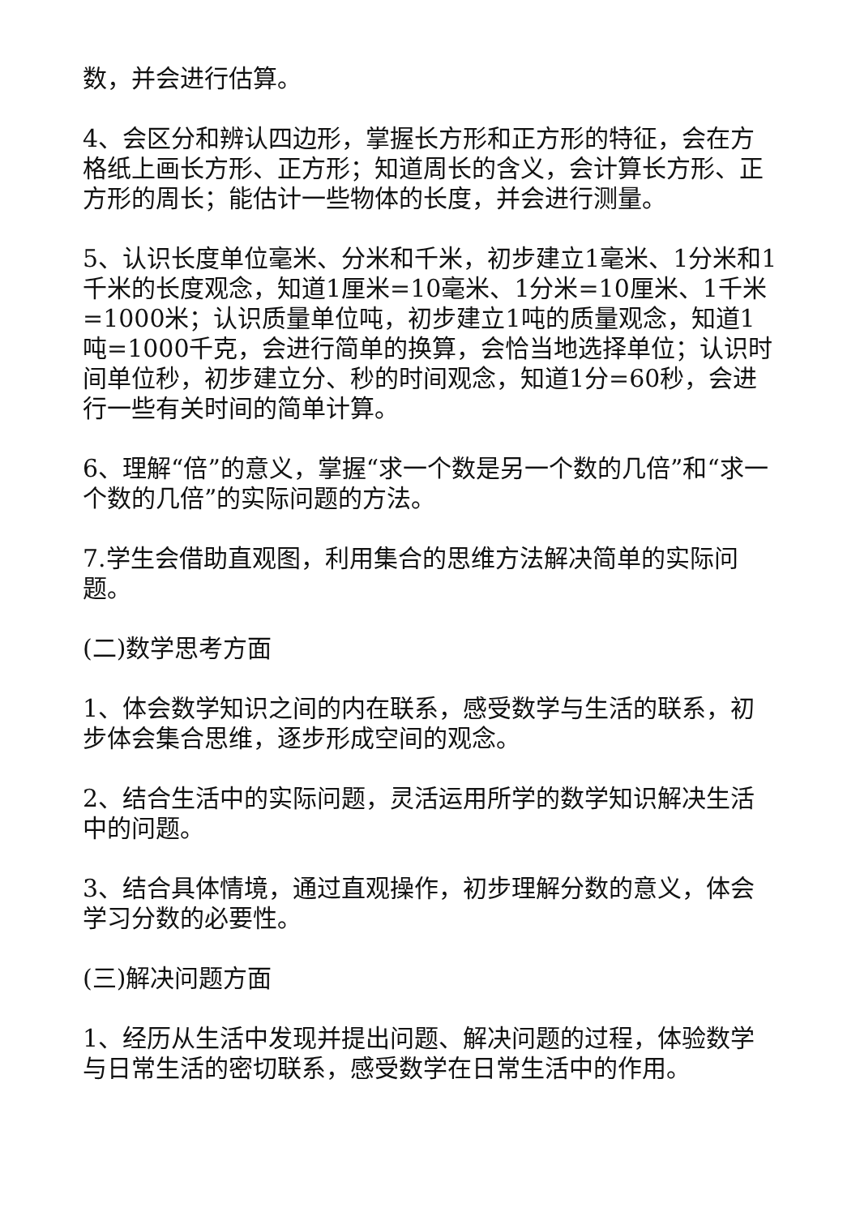数，并会进行估算。
4、会区分和辨认四边形，掌握长方形和正方形的特征，会在方格纸上画长方形、正方形；知道周长的含义，会计算长方形、正方形的周长；能估计一些物体的长度，并会进行测量。
5、认识长度单位毫米、分米和千米，初步建立1毫米、1分米和1千米的长度观念，知道1厘米=10毫米、1分米=10厘米、1千米=1000米；认识质量单位吨，初步建立1吨的质量观念，知道1吨=1000千克，会进行简单的换算，会恰当地选择单位；认识时间单位秒，初步建立分、秒的时间观念，知道1分=60秒，会进行一些有关时间的简单计算。
6、理解“倍”的意义，掌握“求一个数是另一个数的几倍”和“求一个数的几倍”的实际问题的方法。
7.学生会借助直观图，利用集合的思维方法解决简单的实际问题。
(二)数学思考方面
1、体会数学知识之间的内在联系，感受数学与生活的联系，初步体会集合思维，逐步形成空间的观念。
2、结合生活中的实际问题，灵活运用所学的数学知识解决生活中的问题。
3、结合具体情境，通过直观操作，初步理解分数的意义，体会学习分数的必要性。
(三)解决问题方面
1、经历从生活中发现并提出问题、解决问题的过程，体验数学与日常生活的密切联系，感受数学在日常生活中的作用。